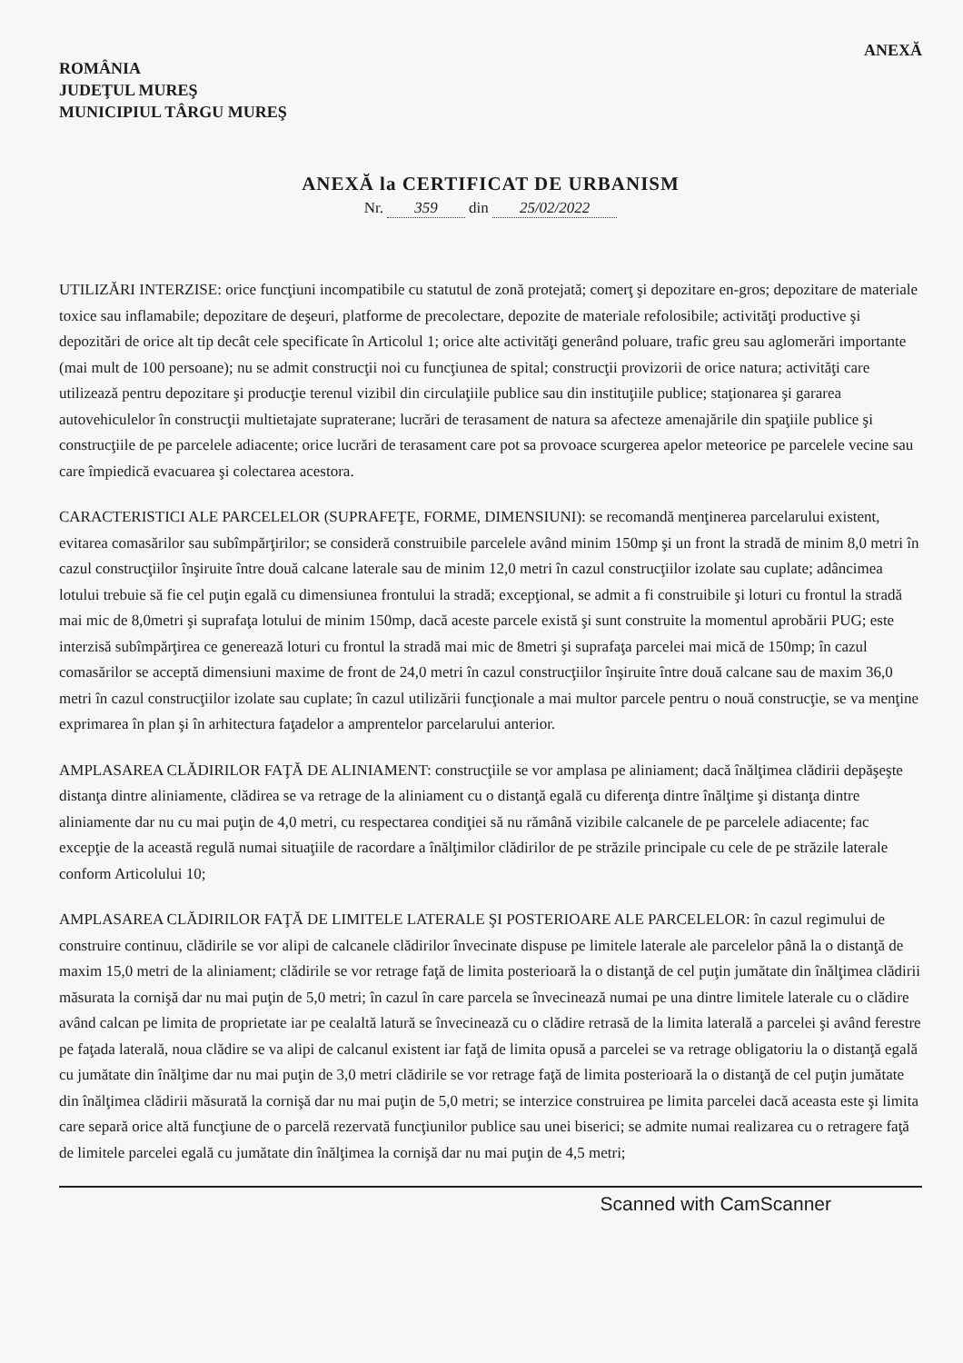ROMÂNIA
JUDEŢUL MUREŞ
MUNICIPIUL TÂRGU MUREŞ
ANEXĂ
ANEXĂ la CERTIFICAT DE URBANISM
Nr. 359 din 25/02/2022
UTILIZĂRI INTERZISE: orice funcţiuni incompatibile cu statutul de zonă protejată; comerţ şi depozitare en-gros; depozitare de materiale toxice sau inflamabile; depozitare de deşeuri, platforme de precolectare, depozite de materiale refolosibile; activităţi productive şi depozitări de orice alt tip decât cele specificate în Articolul 1; orice alte activităţi generând poluare, trafic greu sau aglomerări importante (mai mult de 100 persoane); nu se admit construcţii noi cu funcţiunea de spital; construcţii provizorii de orice natura; activităţi care utilizează pentru depozitare şi producţie terenul vizibil din circulaţiile publice sau din instituţiile publice; staţionarea şi gararea autovehiculelor în construcţii multietajate supraterane; lucrări de terasament de natura sa afecteze amenajările din spaţiile publice şi construcţiile de pe parcelele adiacente; orice lucrări de terasament care pot sa provoace scurgerea apelor meteorice pe parcelele vecine sau care împiedică evacuarea şi colectarea acestora.
CARACTERISTICI ALE PARCELELOR (SUPRAFEŢE, FORME, DIMENSIUNI): se recomandă menţinerea parcelarului existent, evitarea comasărilor sau subîmpărţirilor; se consideră construibile parcelele având minim 150mp şi un front la stradă de minim 8,0 metri în cazul construcţiilor înşiruite între două calcane laterale sau de minim 12,0 metri în cazul construcţiilor izolate sau cuplate; adâncimea lotului trebuie să fie cel puţin egală cu dimensiunea frontului la stradă; excepţional, se admit a fi construibile şi loturi cu frontul la stradă mai mic de 8,0metri şi suprafaţa lotului de minim 150mp, dacă aceste parcele există şi sunt construite la momentul aprobării PUG; este interzisă subîmpărţirea ce generează loturi cu frontul la stradă mai mic de 8metri şi suprafaţa parcelei mai mică de 150mp; în cazul comasărilor se acceptă dimensiuni maxime de front de 24,0 metri în cazul construcţiilor înşiruite între două calcane sau de maxim 36,0 metri în cazul construcţiilor izolate sau cuplate; în cazul utilizării funcţionale a mai multor parcele pentru o nouă construcţie, se va menţine exprimarea în plan şi în arhitectura faţadelor a amprentelor parcelarului anterior.
AMPLASAREA CLĂDIRILOR FAŢĂ DE ALINIAMENT: construcţiile se vor amplasa pe aliniament; dacă înălţimea clădirii depăşeşte distanţa dintre aliniamente, clădirea se va retrage de la aliniament cu o distanţă egală cu diferenţa dintre înălţime şi distanţa dintre aliniamente dar nu cu mai puţin de 4,0 metri, cu respectarea condiţiei să nu rămână vizibile calcanele de pe parcelele adiacente; fac excepţie de la această regulă numai situaţiile de racordare a înălţimilor clădirilor de pe străzile principale cu cele de pe străzile laterale conform Articolului 10;
AMPLASAREA CLĂDIRILOR FAŢĂ DE LIMITELE LATERALE ŞI POSTERIOARE ALE PARCELELOR: în cazul regimului de construire continuu, clădirile se vor alipi de calcanele clădirilor învecinate dispuse pe limitele laterale ale parcelelor până la o distanţă de maxim 15,0 metri de la aliniament; clădirile se vor retrage faţă de limita posterioară la o distanţă de cel puţin jumătate din înălţimea clădirii măsurata la cornişă dar nu mai puţin de 5,0 metri; în cazul în care parcela se învecinează numai pe una dintre limitele laterale cu o clădire având calcan pe limita de proprietate iar pe cealaltă latură se învecinează cu o clădire retrasă de la limita laterală a parcelei şi având ferestre pe faţada laterală, noua clădire se va alipi de calcanul existent iar faţă de limita opusă a parcelei se va retrage obligatoriu la o distanţă egală cu jumătate din înălţime dar nu mai puţin de 3,0 metri clădirile se vor retrage faţă de limita posterioară la o distanţă de cel puţin jumătate din înălţimea clădirii măsurată la cornişă dar nu mai puţin de 5,0 metri; se interzice construirea pe limita parcelei dacă aceasta este şi limita care separă orice altă funcţiune de o parcelă rezervată funcţiunilor publice sau unei biserici; se admite numai realizarea cu o retragere faţă de limitele parcelei egală cu jumătate din înălţimea la cornişă dar nu mai puţin de 4,5 metri;
Scanned with CamScanner